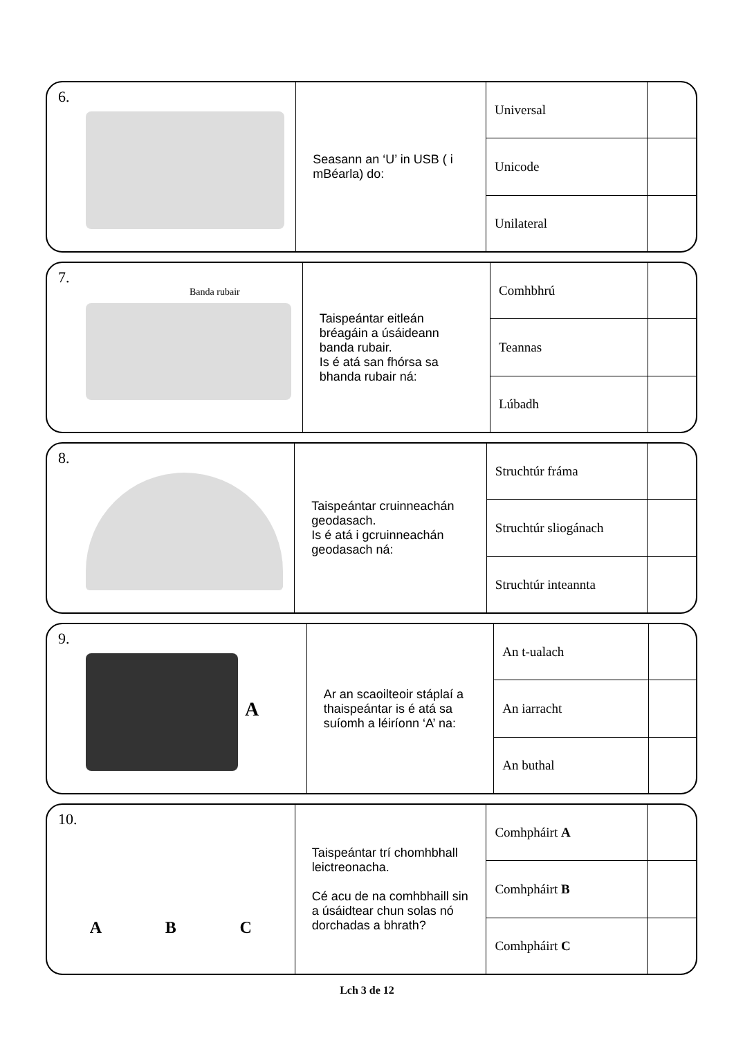| 6. | Seasann an ‘U’ in USB ( i mBéarla) do: | Universal | |
| | | Unicode | |
| | | Unilateral | |
| 7. Banda rubair | Taispeántar eitleán bréagáin a úsáideann banda rubair. Is é atá san fhórsa sa bhanda rubair ná: | Comhbhrú | |
| | | Teannas | |
| | | Lúbadh | |
| 8. | Taispeántar cruinneachán geodasach. Is é atá i gcruinneachán geodasach ná: | Struchtúr fráma | |
| | | Struchtúr sliogánach | |
| | | Struchtúr inteannta | |
| 9. A | Ar an scaoilteoir stáplaí a thaispeántar is é atá sa suíomh a léiríonn ‘A’ na: | An t-ualach | |
| | | An iarracht | |
| | | An buthal | |
| 10. A B C | Taispeántar trí chomhbhall leictreonacha. Cé acu de na comhbhaill sin a úsáidtear chun solas nó dorchadas a bhrath? | Comhpháirt A | |
| | | Comhpháirt B | |
| | | Comhpháirt C | |
Lch 3 de 12